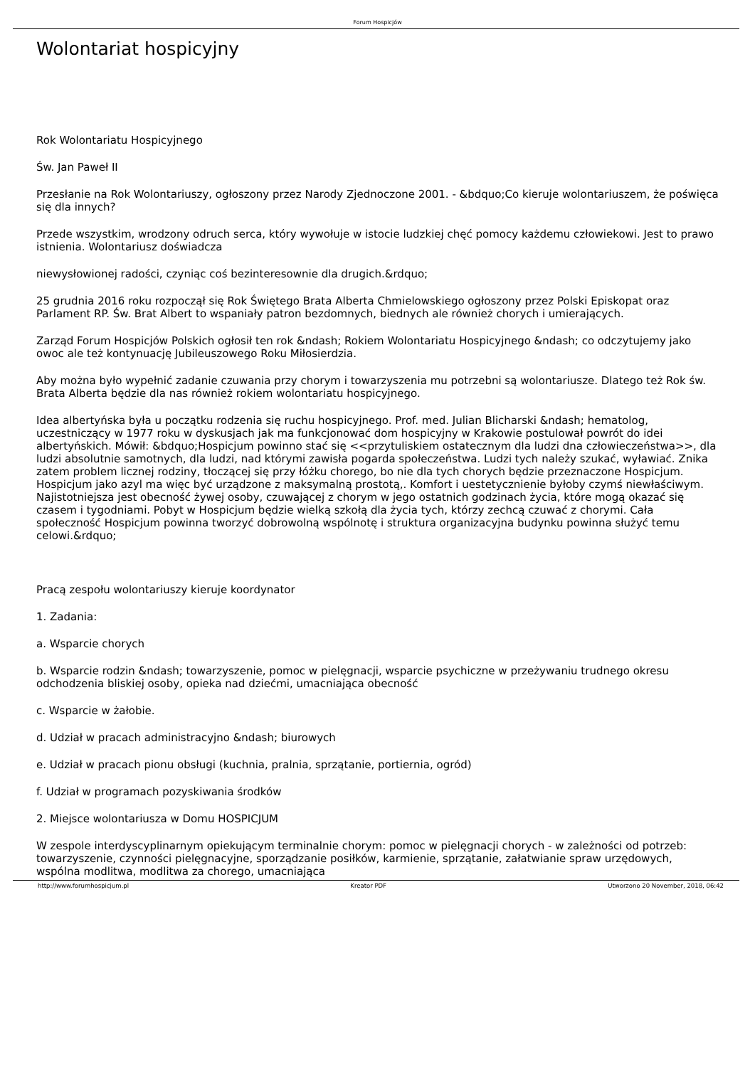Forum Hospicjów
Wolontariat hospicyjny
Rok Wolontariatu Hospicyjnego
Św. Jan Paweł II
Przesłanie na Rok Wolontariuszy, ogłoszony przez Narody Zjednoczone 2001. - &bdquo;Co kieruje wolontariuszem, że poświęca się dla innych?
Przede wszystkim, wrodzony odruch serca, który wywołuje w istocie ludzkiej chęć pomocy każdemu człowiekowi. Jest to prawo istnienia. Wolontariusz doświadcza
niewysłowionej radości, czyniąc coś bezinteresownie dla drugich.&rdquo;
25 grudnia 2016 roku rozpoczął się Rok Świętego Brata Alberta Chmielowskiego ogłoszony przez Polski Episkopat oraz Parlament RP. Św. Brat Albert to wspaniały patron bezdomnych, biednych ale również chorych i umierających.
Zarząd Forum Hospicjów Polskich ogłosił ten rok &ndash; Rokiem Wolontariatu Hospicyjnego &ndash; co odczytujemy jako owoc ale też kontynuację Jubileuszowego Roku Miłosierdzia.
Aby można było wypełnić zadanie czuwania przy chorym i towarzyszenia mu potrzebni są wolontariusze. Dlatego też Rok św. Brata Alberta będzie dla nas również rokiem wolontariatu hospicyjnego.
Idea albertyńska była u początku rodzenia się ruchu hospicyjnego. Prof. med. Julian Blicharski &ndash; hematolog, uczestniczący w 1977 roku w dyskusjach jak ma funkcjonować dom hospicyjny w Krakowie postulował powrót do idei albertyńskich. Mówił: &bdquo;Hospicjum powinno stać się <<przytuliskiem ostatecznym dla ludzi dna człowieczeństwa>>, dla ludzi absolutnie samotnych, dla ludzi, nad którymi zawisła pogarda społeczeństwa. Ludzi tych należy szukać, wyławiać. Znika zatem problem licznej rodziny, tłoczącej się przy łóżku chorego, bo nie dla tych chorych będzie przeznaczone Hospicjum. Hospicjum jako azyl ma więc być urządzone z maksymalną prostotą,. Komfort i uestetycznienie byłoby czymś niewłaściwym. Najistotniejsza jest obecność żywej osoby, czuwającej z chorym w jego ostatnich godzinach życia, które mogą okazać się czasem i tygodniami. Pobyt w Hospicjum będzie wielką szkołą dla życia tych, którzy zechcą czuwać z chorymi. Cała społeczność Hospicjum powinna tworzyć dobrowolną wspólnotę i struktura organizacyjna budynku powinna służyć temu celowi.&rdquo;
Pracą zespołu wolontariuszy kieruje koordynator
1. Zadania:
a. Wsparcie chorych
b. Wsparcie rodzin &ndash; towarzyszenie, pomoc w pielęgnacji, wsparcie psychiczne w przeżywaniu trudnego okresu odchodzenia bliskiej osoby, opieka nad dziećmi, umacniająca obecność
c. Wsparcie w żałobie.
d. Udział w pracach administracyjno &ndash; biurowych
e. Udział w pracach pionu obsługi (kuchnia, pralnia, sprzątanie, portiernia, ogród)
f. Udział w programach pozyskiwania środków
2. Miejsce wolontariusza w Domu HOSPICJUM
W zespole interdyscyplinarnym opiekującym terminalnie chorym: pomoc w pielęgnacji chorych - w zależności od potrzeb: towarzyszenie, czynności pielęgnacyjne, sporządzanie posiłków, karmienie, sprzątanie, załatwianie spraw urzędowych, wspólna modlitwa, modlitwa za chorego, umacniająca
http://www.forumhospicjum.pl Kreator PDF Utworzono 20 November, 2018, 06:42